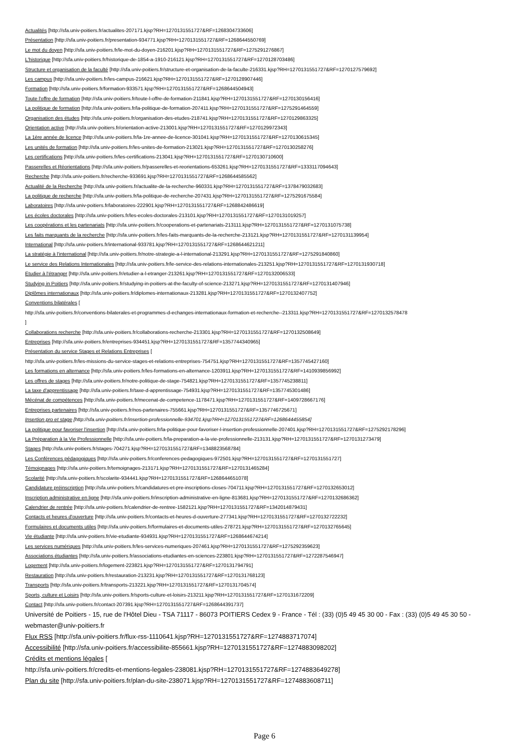Actualités [http://sfa.univ-poitiers.fr/actualites-207171.kjsp?RH=1270131551727&RF=1268304733606]
Présentation [http://sfa.univ-poitiers.fr/presentation-934771.kjsp?RH=1270131551727&RF=1268644550769]
Le mot du doyen [http://sfa.univ-poitiers.fr/le-mot-du-doyen-216201.kjsp?RH=1270131551727&RF=1275291276867]
L'historique [http://sfa.univ-poitiers.fr/historique-de-1854-a-1910-216121.kjsp?RH=1270131551727&RF=1270128703486]
Structure et organisation de la faculté [http://sfa.univ-poitiers.fr/structure-et-organisation-de-la-faculte-216331.kjsp?RH=1270131551727&RF=1270127579692]
Les campus [http://sfa.univ-poitiers.fr/les-campus-216621.kjsp?RH=1270131551727&RF=1270128907446]
Formation [http://sfa.univ-poitiers.fr/formation-933571.kjsp?RH=1270131551727&RF=1268644504943]
Toute l'offre de formation [http://sfa.univ-poitiers.fr/toute-l-offre-de-formation-211841.kjsp?RH=1270131551727&RF=1270130156416]
La politique de formation [http://sfa.univ-poitiers.fr/la-politique-de-formation-207411.kjsp?RH=1270131551727&RF=1275291464559]
Organisation des études [http://sfa.univ-poitiers.fr/organisation-des-etudes-218741.kjsp?RH=1270131551727&RF=1270129863325]
Orientation active [http://sfa.univ-poitiers.fr/orientation-active-213001.kjsp?RH=1270131551727&RF=1270129972343]
La 1ère année de licence [http://sfa.univ-poitiers.fr/la-1re-annee-de-licence-301041.kjsp?RH=1270131551727&RF=1270130615345]
Les unités de formation [http://sfa.univ-poitiers.fr/les-unites-de-formation-213021.kjsp?RH=1270131551727&RF=1270130258276]
Les certifications [http://sfa.univ-poitiers.fr/les-certifications-213041.kjsp?RH=1270131551727&RF=1270130710600]
Passerelles et Réorientations [http://sfa.univ-poitiers.fr/passerelles-et-reorientations-653261.kjsp?RH=1270131551727&RF=1333117094643]
Recherche [http://sfa.univ-poitiers.fr/recherche-933691.kjsp?RH=1270131551727&RF=1268644585562]
Actualité de la Recherche [http://sfa.univ-poitiers.fr/actualite-de-la-recherche-960331.kjsp?RH=1270131551727&RF=1378479032683]
La politique de recherche [http://sfa.univ-poitiers.fr/la-politique-de-recherche-207431.kjsp?RH=1270131551727&RF=1275291675584]
Laboratoires [http://sfa.univ-poitiers.fr/laboratoires-222901.kjsp?RH=1270131551727&RF=1268842486619]
Les écoles doctorales [http://sfa.univ-poitiers.fr/les-ecoles-doctorales-213101.kjsp?RH=1270131551727&RF=1270131019257]
Les coopérations et les partenariats [http://sfa.univ-poitiers.fr/cooperations-et-partenariats-213111.kjsp?RH=1270131551727&RF=1270131075738]
Les faits marquants de la recherche [http://sfa.univ-poitiers.fr/les-faits-marquants-de-la-recherche-213121.kjsp?RH=1270131551727&RF=1270131139954]
International [http://sfa.univ-poitiers.fr/international-933781.kjsp?RH=1270131551727&RF=1268644621211]
La stratégie à l'international [http://sfa.univ-poitiers.fr/notre-strategie-a-l-international-213291.kjsp?RH=1270131551727&RF=1275291840860]
Le service des Relations Internationales [http://sfa.univ-poitiers.fr/le-service-des-relations-internationales-213251.kjsp?RH=1270131551727&RF=1270131930718]
Etudier à l'étranger [http://sfa.univ-poitiers.fr/etudier-a-l-etranger-213261.kjsp?RH=1270131551727&RF=1270132006533]
Studying in Poitiers [http://sfa.univ-poitiers.fr/studying-in-poitiers-at-the-faculty-of-science-213271.kjsp?RH=1270131551727&RF=1270131407946]
Diplômes internationaux [http://sfa.univ-poitiers.fr/diplomes-internationaux-213281.kjsp?RH=1270131551727&RF=1270132407752]
Conventions bilatérales [
http://sfa.univ-poitiers.fr/conventions-bilaterales-et-programmes-d-echanges-internationaux-formation-et-recherche--213311.kjsp?RH=1270131551727&RF=1270132578478
]
Collaborations recherche [http://sfa.univ-poitiers.fr/collaborations-recherche-213301.kjsp?RH=1270131551727&RF=1270132508649]
Entreprises [http://sfa.univ-poitiers.fr/entreprises-934451.kjsp?RH=1270131551727&RF=1357744340965]
Présentation du service Stages et Relations Entreprises [
http://sfa.univ-poitiers.fr/les-missions-du-service-stages-et-relations-entreprises-754751.kjsp?RH=1270131551727&RF=1357745427160]
Les formations en alternance [http://sfa.univ-poitiers.fr/les-formations-en-alternance-1203911.kjsp?RH=1270131551727&RF=1410939856992]
Les offres de stages [http://sfa.univ-poitiers.fr/notre-politique-de-stage-754821.kjsp?RH=1270131551727&RF=1357745238811]
La taxe d'apprentissage [http://sfa.univ-poitiers.fr/taxe-d-apprentissage-754931.kjsp?RH=1270131551727&RF=1357745301486]
Mécénat de compétences [http://sfa.univ-poitiers.fr/mecenat-de-competence-1178471.kjsp?RH=1270131551727&RF=1409728667176]
Entreprises partenaires [http://sfa.univ-poitiers.fr/nos-partenaires-755661.kjsp?RH=1270131551727&RF=1357746725671]
Insertion pro et stage [http://sfa.univ-poitiers.fr/insertion-professionnelle-934701.kjsp?RH=1270131551727&RF=1268644455854]
La politique pour favoriser l'insertion [http://sfa.univ-poitiers.fr/la-politique-pour-favoriser-l-insertion-professionnelle-207401.kjsp?RH=1270131551727&RF=1275292178296]
La Préparation à la Vie Professionnelle [http://sfa.univ-poitiers.fr/la-preparation-a-la-vie-professionnelle-213131.kjsp?RH=1270131551727&RF=1270131273479]
Stages [http://sfa.univ-poitiers.fr/stages-704271.kjsp?RH=1270131551727&RF=1348823568784]
Les Conférences pédagogiques [http://sfa.univ-poitiers.fr/conferences-pedagogiques-972501.kjsp?RH=1270131551727&RF=1270131551727]
Témoignages [http://sfa.univ-poitiers.fr/temoignages-213171.kjsp?RH=1270131551727&RF=1270131465284]
Scolarité [http://sfa.univ-poitiers.fr/scolarite-934441.kjsp?RH=1270131551727&RF=1268644651078]
Candidature préinscription [http://sfa.univ-poitiers.fr/candidatures-et-pre-inscriptions-closes-704711.kjsp?RH=1270131551727&RF=1270132653012]
Inscription administrative en ligne [http://sfa.univ-poitiers.fr/inscription-administrative-en-ligne-813681.kjsp?RH=1270131551727&RF=1270132686362]
Calendrier de rentrée [http://sfa.univ-poitiers.fr/calendrier-de-rentree-1582121.kjsp?RH=1270131551727&RF=1342014879431]
Contacts et heures d'ouverture [http://sfa.univ-poitiers.fr/contacts-et-heures-d-ouverture-277341.kjsp?RH=1270131551727&RF=1270132722232]
Formulaires et documents utiles [http://sfa.univ-poitiers.fr/formulaires-et-documents-utiles-278721.kjsp?RH=1270131551727&RF=1270132765645]
Vie étudiante [http://sfa.univ-poitiers.fr/vie-etudiante-934931.kjsp?RH=1270131551727&RF=1268644674214]
Les services numériques [http://sfa.univ-poitiers.fr/les-services-numeriques-207461.kjsp?RH=1270131551727&RF=1275292359623]
Associations étudiantes [http://sfa.univ-poitiers.fr/associations-etudiantes-en-sciences-223801.kjsp?RH=1270131551727&RF=1272287546947]
Logement [http://sfa.univ-poitiers.fr/logement-223821.kjsp?RH=1270131551727&RF=1270131794791]
Restauration [http://sfa.univ-poitiers.fr/restauration-213231.kjsp?RH=1270131551727&RF=1270131768123]
Transports [http://sfa.univ-poitiers.fr/transports-213221.kjsp?RH=1270131551727&RF=1270131704574]
Sports, culture et Loisirs [http://sfa.univ-poitiers.fr/sports-culture-et-loisirs-213211.kjsp?RH=1270131551727&RF=1270131672209]
Contact [http://sfa.univ-poitiers.fr/contact-207391.kjsp?RH=1270131551727&RF=1268644391737]
Université de Poitiers - 15, rue de l'Hôtel Dieu - TSA 71117 - 86073 POITIERS Cedex 9 - France - Tél : (33) (0)5 49 45 30 00 - Fax : (33) (0)5 49 45 30 50 - webmaster@univ-poitiers.fr
Flux RSS [http://sfa.univ-poitiers.fr/flux-rss-1110641.kjsp?RH=1270131551727&RF=1274883717074]
Accessibilité [http://sfa.univ-poitiers.fr/accessibilite-855661.kjsp?RH=1270131551727&RF=1274883098202]
Crédits et mentions légales [
http://sfa.univ-poitiers.fr/credits-et-mentions-legales-238081.kjsp?RH=1270131551727&RF=1274883649278]
Plan du site [http://sfa.univ-poitiers.fr/plan-du-site-238071.kjsp?RH=1270131551727&RF=1274883608711]
Page 6